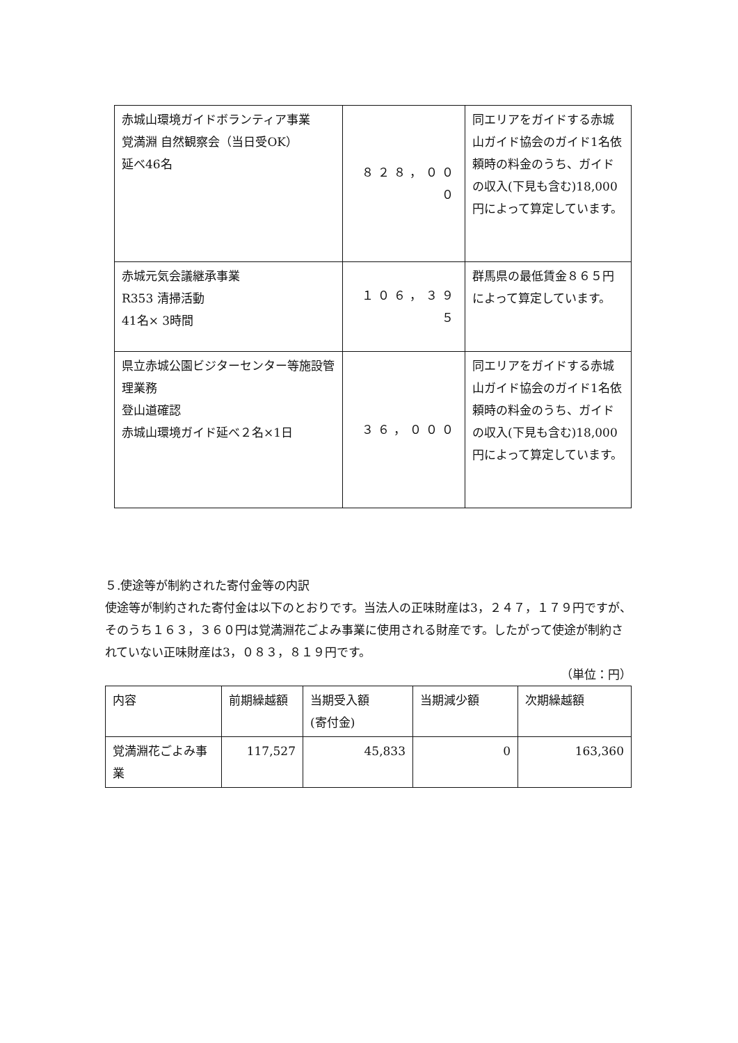| 赤城山環境ガイドボランティア事業 覚満淵 自然観察会（当日受OK） 延べ46名 | ８２８，０００ | 同エリアをガイドする赤城山ガイド協会のガイド1名依頼時の料金のうち、ガイドの収入(下見も含む)18,000円によって算定しています。 |
| 赤城元気会議継承事業 R353 清掃活動 41名× 3時間 | １０６，３９５ | 群馬県の最低賃金８６５円によって算定しています。 |
| 県立赤城公園ビジターセンター等施設管理業務 登山道確認 赤城山環境ガイド延べ２名×1日 | ３６，０００ | 同エリアをガイドする赤城山ガイド協会のガイド1名依頼時の料金のうち、ガイドの収入(下見も含む)18,000円によって算定しています。 |
５.使途等が制約された寄付金等の内訳
使途等が制約された寄付金は以下のとおりです。当法人の正味財産は3，２４７，１７９円ですが、そのうち１６３，３６０円は覚満淵花ごよみ事業に使用される財産です。したがって使途が制約されていない正味財産は3，０８３，８１９円です。
（単位：円）
| 内容 | 前期繰越額 | 当期受入額 (寄付金) | 当期減少額 | 次期繰越額 |
| 覚満淵花ごよみ事業 | 117,527 | 45,833 | 0 | 163,360 |